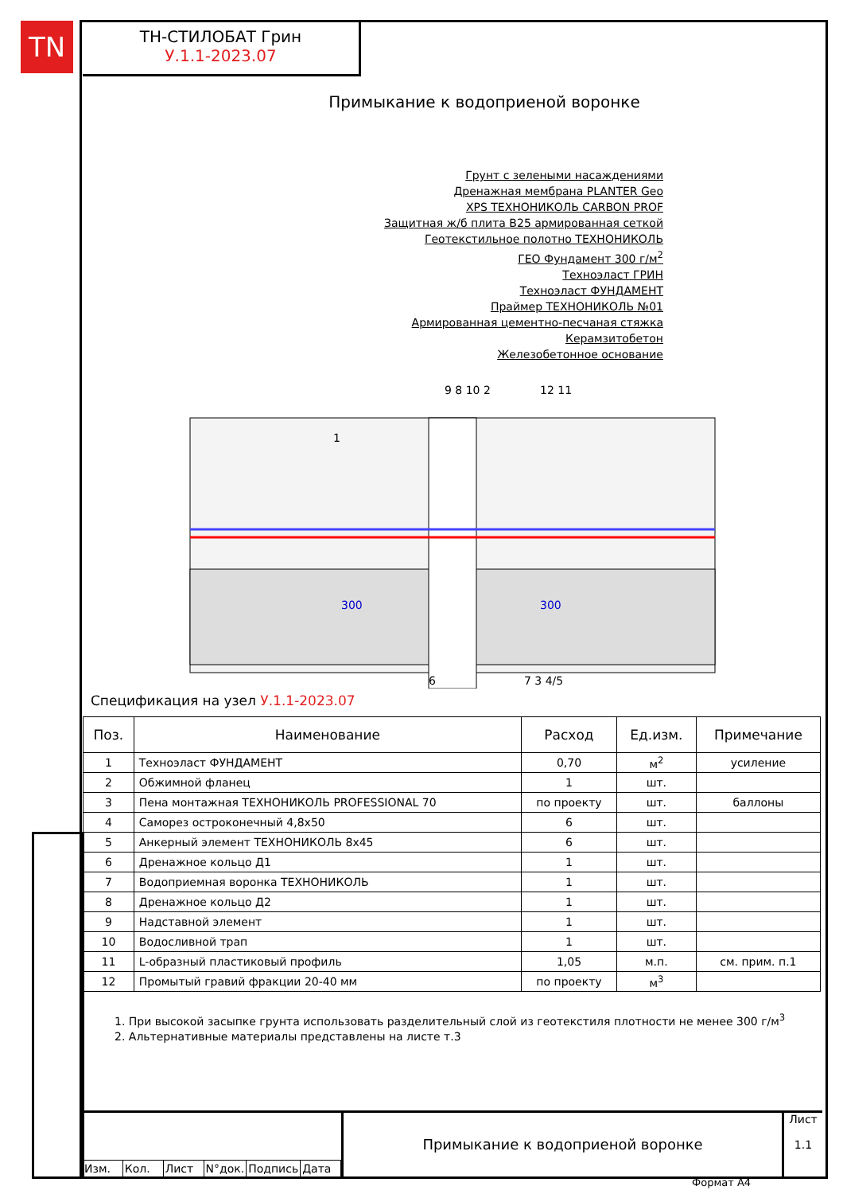TN
ТН-СТИЛОБАТ Грин
У.1.1-2023.07
Примыкание к водоприеной воронке
Грунт с зелеными насаждениями
Дренажная мембрана PLANTER Geo
XPS ТЕХНОНИКОЛЬ CARBON PROF
Защитная ж/б плита B25 армированная сеткой
Геотекстильное полотно ТЕХНОНИКОЛЬ
ГЕО Фундамент 300 г/м<sup>2</sup>
Техноэласт ГРИН
Техноэласт ФУНДАМЕНТ
Праймер ТЕХНОНИКОЛЬ №01
Армированная цементно-песчаная стяжка
Керамзитобетон
Железобетонное основание
1
9 8 10 2
12 11
300
300
6
7 3 4/5
Спецификация на узел У.1.1-2023.07
| Поз. | Наименование | Расход | Ед.изм. | Примечание |
| --- | --- | --- | --- | --- |
| 1 | Техноэласт ФУНДАМЕНТ | 0,70 | м<sup>2</sup> | усиление |
| 2 | Обжимной фланец | 1 | шт. | |
| 3 | Пена монтажная ТЕХНОНИКОЛЬ PROFESSIONAL 70 | по проекту | шт. | баллоны |
| 4 | Саморез остроконечный 4,8x50 | 6 | шт. | |
| 5 | Анкерный элемент ТЕХНОНИКОЛЬ 8x45 | 6 | шт. | |
| 6 | Дренажное кольцо Д1 | 1 | шт. | |
| 7 | Водоприемная воронка ТЕХНОНИКОЛЬ | 1 | шт. | |
| 8 | Дренажное кольцо Д2 | 1 | шт. | |
| 9 | Надставной элемент | 1 | шт. | |
| 10 | Водосливной трап | 1 | шт. | |
| 11 | L-образный пластиковый профиль | 1,05 | м.п. | см. прим. п.1 |
| 12 | Промытый гравий фракции 20-40 мм | по проекту | м<sup>3</sup> | |
1. При высокой засыпке грунта использовать разделительный слой из геотекстиля плотности не менее 300 г/м<sup>3</sup>
2. Альтернативные материалы представлены на листе т.3
Изм. Кол. Лист N°док. Подпись Дата
Примыкание к водоприеной воронке
Лист
1.1
Формат А4